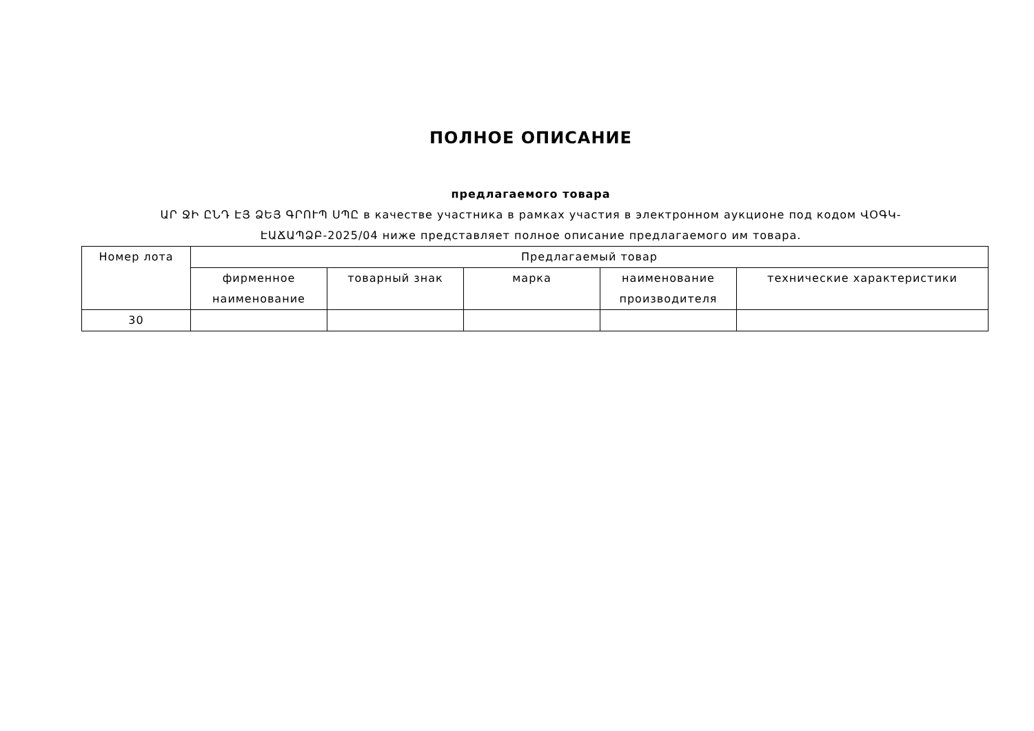ПОЛНОЕ ОПИСАНИЕ
предлагаемого товара
ԱՐ ՋԻ ԸՆԴ ԷՅ ՁԵՅ ԳՐՈՒՊ ՍՊԸ в качестве участника в рамках участия в электронном аукционе под кодом ՎՕԳԿ-ԷԱՃԱՊՁԲ-2025/04 ниже представляет полное описание предлагаемого им товара.
| Номер лота | Предлагаемый товар | | | | |
| --- | --- | --- | --- | --- | --- |
| | фирменное наименование | товарный знак | марка | наименование производителя | технические характеристики |
| 30 | | | | | |